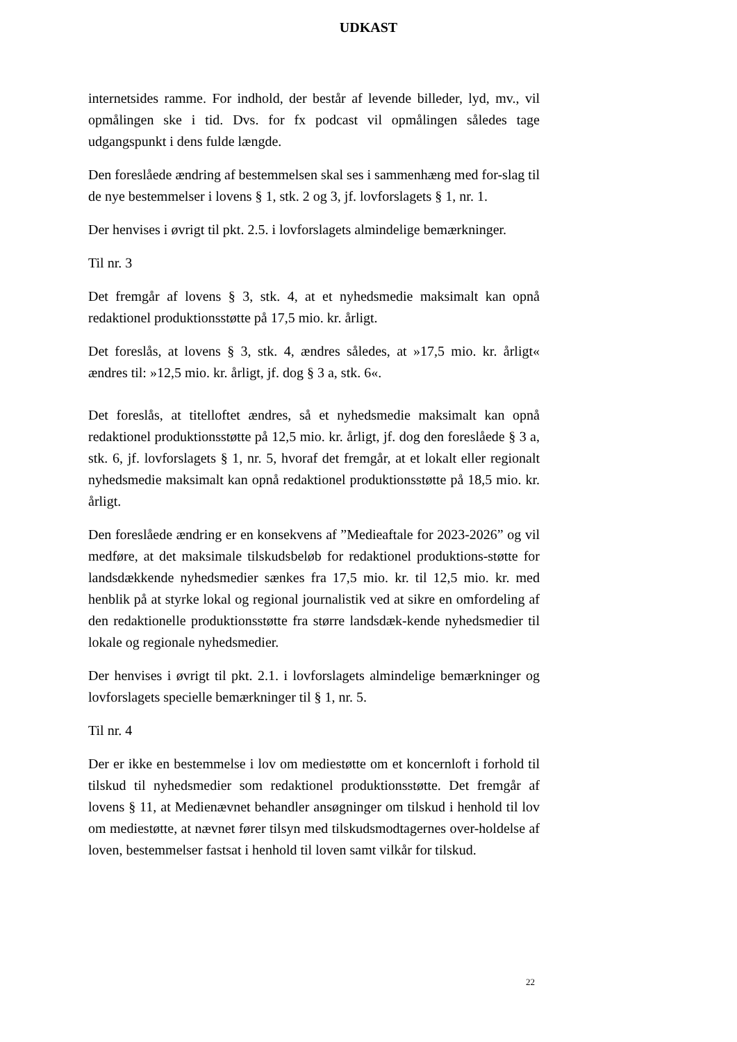UDKAST
internetsides ramme. For indhold, der består af levende billeder, lyd, mv., vil opmålingen ske i tid. Dvs. for fx podcast vil opmålingen således tage udgangspunkt i dens fulde længde.
Den foreslåede ændring af bestemmelsen skal ses i sammenhæng med for-slag til de nye bestemmelser i lovens § 1, stk. 2 og 3, jf. lovforslagets § 1, nr. 1.
Der henvises i øvrigt til pkt. 2.5. i lovforslagets almindelige bemærkninger.
Til nr. 3
Det fremgår af lovens § 3, stk. 4, at et nyhedsmedie maksimalt kan opnå redaktionel produktionsstøtte på 17,5 mio. kr. årligt.
Det foreslås, at lovens § 3, stk. 4, ændres således, at »17,5 mio. kr. årligt« ændres til: »12,5 mio. kr. årligt, jf. dog § 3 a, stk. 6«.
Det foreslås, at titelloftet ændres, så et nyhedsmedie maksimalt kan opnå redaktionel produktionsstøtte på 12,5 mio. kr. årligt, jf. dog den foreslåede § 3 a, stk. 6, jf. lovforslagets § 1, nr. 5, hvoraf det fremgår, at et lokalt eller regionalt nyhedsmedie maksimalt kan opnå redaktionel produktionsstøtte på 18,5 mio. kr. årligt.
Den foreslåede ændring er en konsekvens af ”Medieaftale for 2023-2026” og vil medføre, at det maksimale tilskudsbeløb for redaktionel produktions-støtte for landsdækkende nyhedsmedier sænkes fra 17,5 mio. kr. til 12,5 mio. kr. med henblik på at styrke lokal og regional journalistik ved at sikre en omfordeling af den redaktionelle produktionsstøtte fra større landsdæk-kende nyhedsmedier til lokale og regionale nyhedsmedier.
Der henvises i øvrigt til pkt. 2.1. i lovforslagets almindelige bemærkninger og lovforslagets specielle bemærkninger til § 1, nr. 5.
Til nr. 4
Der er ikke en bestemmelse i lov om mediestøtte om et koncernloft i forhold til tilskud til nyhedsmedier som redaktionel produktionsstøtte. Det fremgår af lovens § 11, at Medienævnet behandler ansøgninger om tilskud i henhold til lov om mediestøtte, at nævnet fører tilsyn med tilskudsmodtagernes over-holdelse af loven, bestemmelser fastsat i henhold til loven samt vilkår for tilskud.
22